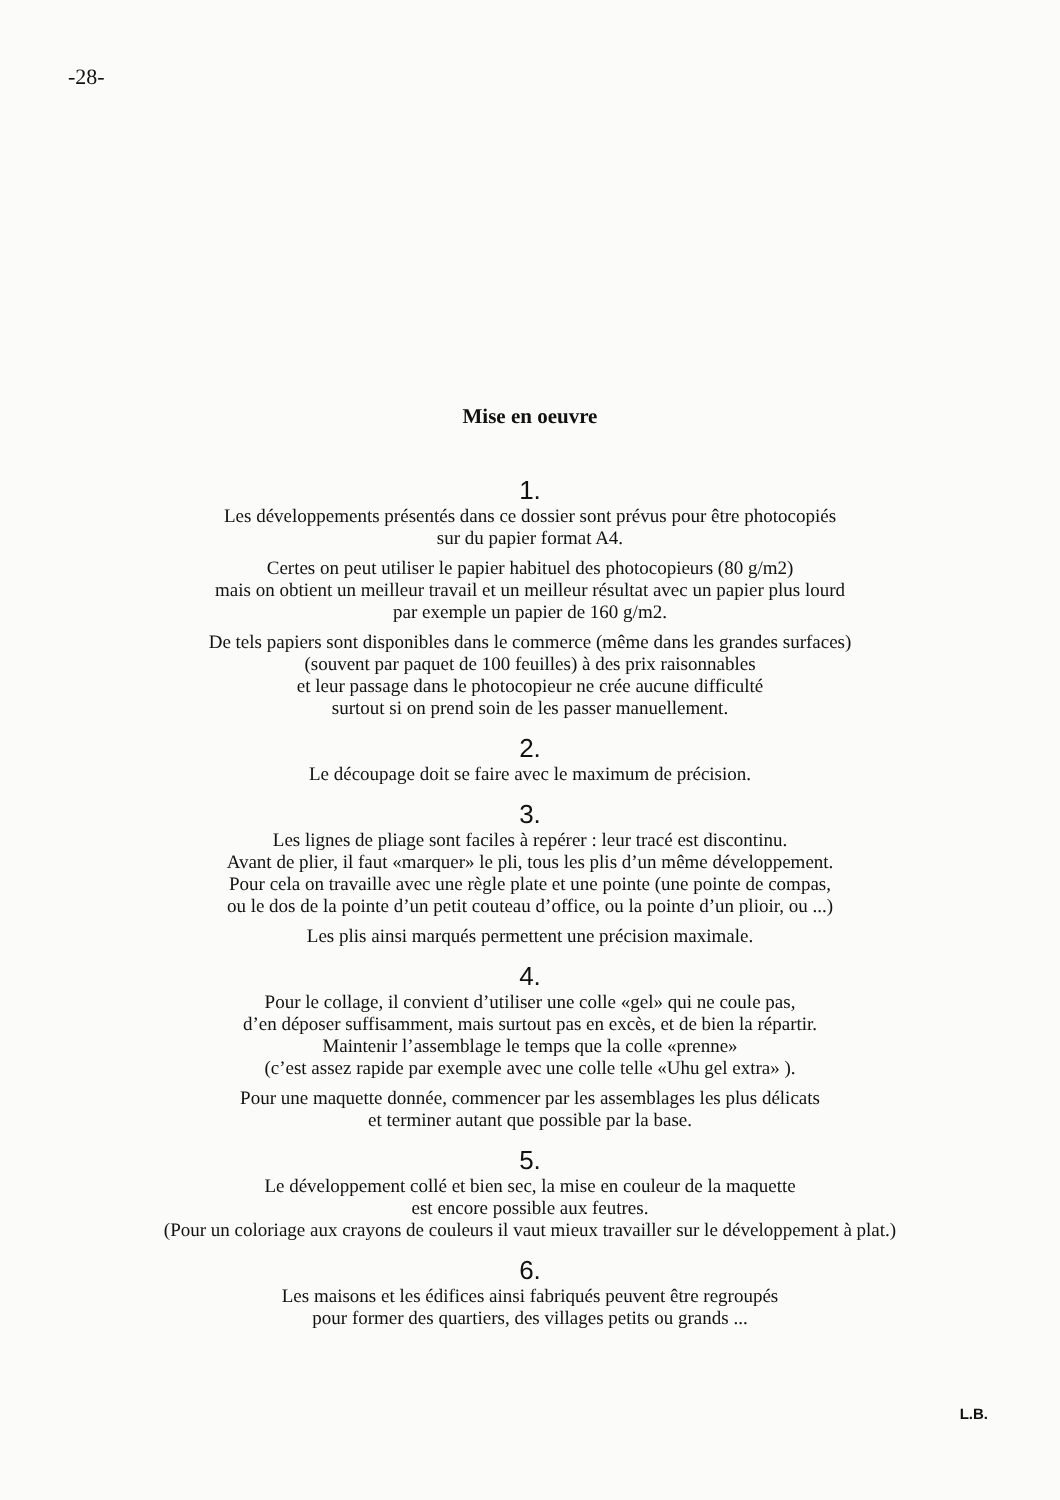-28-
Mise en oeuvre
1.
Les développements présentés dans ce dossier sont prévus pour être photocopiés
sur du papier format A4.
Certes on peut utiliser le papier habituel des photocopieurs (80 g/m2)
mais on obtient un meilleur travail et un meilleur résultat avec un papier plus lourd
par exemple un papier de 160 g/m2.
De tels papiers sont disponibles dans le commerce (même dans les grandes surfaces)
(souvent par paquet de 100 feuilles) à des prix raisonnables
et leur passage dans le photocopieur ne crée aucune difficulté
surtout si on prend soin de les passer manuellement.
2.
Le découpage doit se faire avec le maximum de précision.
3.
Les lignes de pliage sont faciles à repérer : leur tracé est discontinu.
Avant de plier, il faut «marquer» le pli, tous les plis d’un même développement.
Pour cela on travaille avec une règle plate et une pointe (une pointe de compas,
ou le dos de la pointe d’un petit couteau d’office, ou la pointe d’un plioir, ou ...)
Les plis ainsi marqués permettent une précision maximale.
4.
Pour le collage, il convient d’utiliser une colle «gel» qui ne coule pas,
d’en déposer suffisamment, mais surtout pas en excès, et de bien la répartir.
Maintenir l’assemblage le temps que la colle «prenne»
(c’est assez rapide par exemple avec une colle telle «Uhu gel extra» ).
Pour une maquette donnée, commencer par les assemblages les plus délicats
et terminer autant que possible par la base.
5.
Le développement collé et bien sec, la mise en couleur de la maquette
est encore possible aux feutres.
(Pour un coloriage aux crayons de couleurs il vaut mieux travailler sur le développement à plat.)
6.
Les maisons et les édifices ainsi fabriqués peuvent être regroupés
pour former des quartiers, des villages petits ou grands ...
L.B.